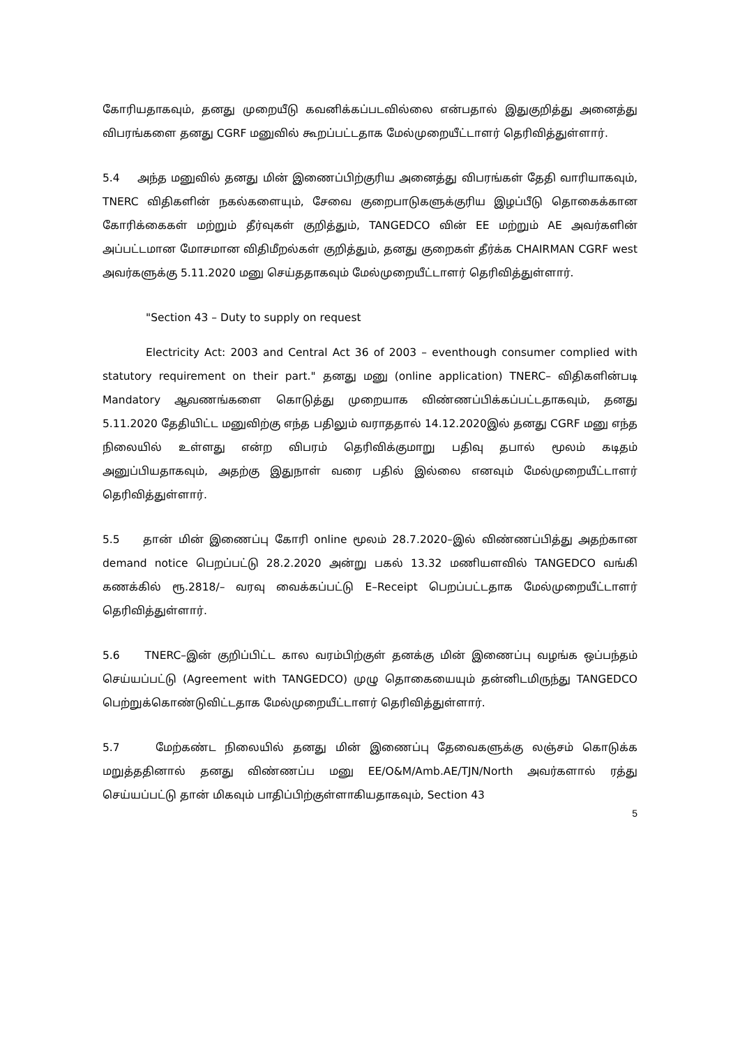கோரியதாகவும், தனது முறையீடு கவனிக்கப்படவில்லை என்பதால் இதுகுறித்து அனைத்து விபரங்களை தனது CGRF மனுவில் கூறப்பட்டதாக மேல்முறையீட்டாளர் தெரிவித்துள்ளார்.
5.4 அந்த மனுவில் தனது மின் இணைப்பிற்குரிய அனைத்து விபரங்கள் தேதி வாரியாகவும், TNERC விதிகளின் நகல்களையும், சேவை குறைபாடுகளுக்குரிய இழப்பீடு தொகைக்கான கோரிக்கைகள் மற்றும் தீர்வுகள் குறித்தும், TANGEDCO வின் EE மற்றும் AE அவர்களின் அப்பட்டமான மோசமான விதிமீறல்கள் குறித்தும், தனது குறைகள் தீர்க்க CHAIRMAN CGRF west அவர்களுக்கு 5.11.2020 மனு செய்ததாகவும் மேல்முறையீட்டாளர் தெரிவித்துள்ளார்.
"Section 43 – Duty to supply on request
Electricity Act: 2003 and Central Act 36 of 2003 – eventhough consumer complied with statutory requirement on their part." தனது மனு (online application) TNERC– விதிகளின்படி Mandatory ஆவணங்களை கொடுத்து முறையாக விண்ணப்பிக்கப்பட்டதாகவும், தனது 5.11.2020 தேதியிட்ட மனுவிற்கு எந்த பதிலும் வராததால் 14.12.2020இல் தனது CGRF மனு எந்த நிலையில் உள்ளது என்ற விபரம் தெரிவிக்குமாறு பதிவு தபால் மூலம் கடிதம் அனுப்பியதாகவும், அதற்கு இதுநாள் வரை பதில் இல்லை எனவும் மேல்முறையீட்டாளர் தெரிவித்துள்ளார்.
5.5 தான் மின் இணைப்பு கோரி online மூலம் 28.7.2020–இல் விண்ணப்பித்து அதற்கான demand notice பெறப்பட்டு 28.2.2020 அன்று பகல் 13.32 மணியளவில் TANGEDCO வங்கி கணக்கில் ரூ.2818/– வரவு வைக்கப்பட்டு E–Receipt பெறப்பட்டதாக மேல்முறையீட்டாளர் தெரிவித்துள்ளார்.
5.6 TNERC–இன் குறிப்பிட்ட கால வரம்பிற்குள் தனக்கு மின் இணைப்பு வழங்க ஒப்பந்தம் செய்யப்பட்டு (Agreement with TANGEDCO) முழு தொகையையும் தன்னிடமிருந்து TANGEDCO பெற்றுக்கொண்டுவிட்டதாக மேல்முறையீட்டாளர் தெரிவித்துள்ளார்.
5.7 மேற்கண்ட நிலையில் தனது மின் இணைப்பு தேவைகளுக்கு லஞ்சம் கொடுக்க மறுத்ததினால் தனது விண்ணப்ப மனு EE/O&M/Amb.AE/TJN/North அவர்களால் ரத்து செய்யப்பட்டு தான் மிகவும் பாதிப்பிற்குள்ளாகியதாகவும், Section 43
5